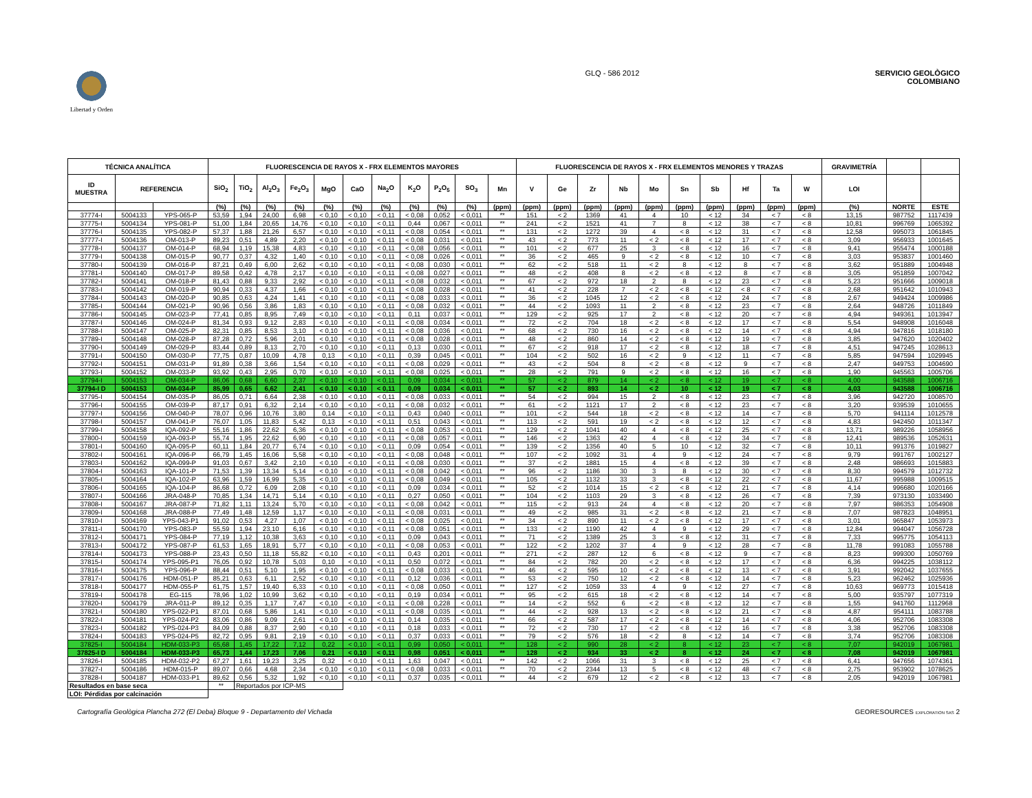Libertad y Orden
GLQ - 586 2012 SERVICIO GEOLÒGICO
COLOMBIANO
| TÉCNICA ANALÍTICA | | | FLUORESCENCIA DE RAYOS X - FRX ELEMENTOS MAYORES | | | | | | | | | | | FLUORESCENCIA DE RAYOS X - FRX ELEMENTOS MENORES Y TRAZAS | | | | | | | | | | GRAVIMETRÍA | | |
| --- | --- | --- | --- | --- | --- | --- | --- | --- | --- | --- | --- | --- | --- | --- | --- | --- | --- | --- | --- | --- | --- | --- | --- | --- | --- | --- |
| ID MUESTRA | REFERENCIA | | SiO<sub>2</sub> | TiO<sub>2</sub> | Al<sub>2</sub>O<sub>3</sub> | Fe<sub>2</sub>O<sub>3</sub> | MgO | CaO | Na<sub>2</sub>O | K<sub>2</sub>O | P<sub>2</sub>O<sub>5</sub> | SO<sub>3</sub> | Mn | V | Ge | Zr | Nb | Mo | Sn | Sb | Hf | Ta | W | LOI | | |
| | | | (%) | (%) | (%) | (%) | (%) | (%) | (%) | (%) | (%) | (%) | (ppm) | (ppm) | (ppm) | (ppm) | (ppm) | (ppm) | (ppm) | (ppm) | (ppm) | (ppm) | (ppm) | (%) | NORTE | ESTE |
| 37774-I | 5004133 | YPS-065-P | 53,59 | 1,94 | 24,00 | 6,98 | < 0,10 | < 0,10 | < 0,11 | < 0,08 | 0,052 | < 0,011 | ** | 151 | < 2 | 1369 | 41 | 4 | 10 | < 12 | 34 | < 7 | < 8 | 13,15 | 987752 | 1117439 |
| 37775-I | 5004134 | YPS-081-P | 51,00 | 1,84 | 20,65 | 14,76 | < 0,10 | < 0,10 | < 0,11 | 0,44 | 0,067 | < 0,011 | ** | 241 | < 2 | 1521 | 41 | 7 | 8 | < 12 | 38 | < 7 | < 8 | 10,81 | 996769 | 1065392 |
| 37776-I | 5004135 | YPS-082-P | 57,37 | 1,88 | 21,26 | 6,57 | < 0,10 | < 0,10 | < 0,11 | < 0,08 | 0,054 | < 0,011 | ** | 131 | < 2 | 1272 | 39 | 4 | < 8 | < 12 | 31 | < 7 | < 8 | 12,58 | 995073 | 1061845 |
| 37777-I | 5004136 | OM-013-P | 89,23 | 0,51 | 4,89 | 2,20 | < 0,10 | < 0,10 | < 0,11 | < 0,08 | 0,031 | < 0,011 | ** | 43 | < 2 | 773 | 11 | < 2 | < 8 | < 12 | 17 | < 7 | < 8 | 3,09 | 956933 | 1001645 |
| 37778-I | 5004137 | OM-014-P | 68,94 | 1,19 | 15,38 | 4,83 | < 0,10 | < 0,10 | < 0,11 | < 0,08 | 0,056 | < 0,011 | ** | 101 | < 2 | 677 | 25 | 3 | < 8 | < 12 | 16 | < 7 | < 8 | 9,41 | 955474 | 1000188 |
| 37779-I | 5004138 | OM-015-P | 90,77 | 0,37 | 4,32 | 1,40 | < 0,10 | < 0,10 | < 0,11 | < 0,08 | 0,026 | < 0,011 | ** | 36 | < 2 | 465 | 9 | < 2 | < 8 | < 12 | 10 | < 7 | < 8 | 3,03 | 953837 | 1001460 |
| 37780-I | 5004139 | OM-016-P | 87,21 | 0,49 | 6,00 | 2,62 | < 0,10 | < 0,10 | < 0,11 | < 0,08 | 0,030 | < 0,011 | ** | 62 | < 2 | 518 | 11 | < 2 | 8 | < 12 | 8 | < 7 | < 8 | 3,62 | 951889 | 1004948 |
| 37781-I | 5004140 | OM-017-P | 89,58 | 0,42 | 4,78 | 2,17 | < 0,10 | < 0,10 | < 0,11 | < 0,08 | 0,027 | < 0,011 | ** | 48 | < 2 | 408 | 8 | < 2 | < 8 | < 12 | 8 | < 7 | < 8 | 3,05 | 951859 | 1007042 |
| 37782-I | 5004141 | OM-018-P | 81,43 | 0,88 | 9,33 | 2,92 | < 0,10 | < 0,10 | < 0,11 | < 0,08 | 0,032 | < 0,011 | ** | 67 | < 2 | 972 | 18 | 2 | 8 | < 12 | 23 | < 7 | < 8 | 5,23 | 951666 | 1009018 |
| 37783-I | 5004142 | OM-019-P | 90,94 | 0,33 | 4,37 | 1,66 | < 0,10 | < 0,10 | < 0,11 | < 0,08 | 0,028 | < 0,011 | ** | 41 | < 2 | 228 | 7 | < 2 | < 8 | < 12 | < 8 | < 7 | < 8 | 2,68 | 951642 | 1010943 |
| 37784-I | 5004143 | OM-020-P | 90,85 | 0,63 | 4,24 | 1,41 | < 0,10 | < 0,10 | < 0,11 | < 0,08 | 0,033 | < 0,011 | ** | 36 | < 2 | 1045 | 12 | < 2 | < 8 | < 12 | 24 | < 7 | < 8 | 2,67 | 949424 | 1009986 |
| 37785-I | 5004144 | OM-021-P | 90,96 | 0,56 | 3,86 | 1,83 | < 0,10 | < 0,10 | < 0,11 | < 0,08 | 0,032 | < 0,011 | ** | 44 | < 2 | 1093 | 11 | 2 | < 8 | < 12 | 23 | < 7 | < 8 | 2,64 | 948726 | 1011849 |
| 37786-I | 5004145 | OM-023-P | 77,41 | 0,85 | 8,95 | 7,49 | < 0,10 | < 0,10 | < 0,11 | 0,11 | 0,037 | < 0,011 | ** | 129 | < 2 | 925 | 17 | 2 | < 8 | < 12 | 20 | < 7 | < 8 | 4,94 | 949361 | 1013947 |
| 37787-I | 5004146 | OM-024-P | 81,34 | 0,93 | 9,12 | 2,83 | < 0,10 | < 0,10 | < 0,11 | < 0,08 | 0,034 | < 0,011 | ** | 72 | < 2 | 704 | 18 | < 2 | < 8 | < 12 | 17 | < 7 | < 8 | 5,54 | 948908 | 1016048 |
| 37788-I | 5004147 | OM-025-P | 82,31 | 0,85 | 8,53 | 3,10 | < 0,10 | < 0,10 | < 0,11 | < 0,08 | 0,036 | < 0,011 | ** | 68 | < 2 | 730 | 16 | < 2 | < 8 | < 12 | 14 | < 7 | < 8 | 4,94 | 947816 | 1018180 |
| 37789-I | 5004148 | OM-028-P | 87,28 | 0,72 | 5,96 | 2,01 | < 0,10 | < 0,10 | < 0,11 | < 0,08 | 0,028 | < 0,011 | ** | 48 | < 2 | 860 | 14 | < 2 | < 8 | < 12 | 19 | < 7 | < 8 | 3,85 | 947620 | 1020402 |
| 37790-I | 5004149 | OM-029-P | 83,44 | 0,89 | 8,13 | 2,70 | < 0,10 | < 0,10 | < 0,11 | 0,13 | 0,030 | < 0,011 | ** | 67 | < 2 | 918 | 17 | < 2 | < 8 | < 12 | 18 | < 7 | < 8 | 4,51 | 947245 | 1028613 |
| 37791-I | 5004150 | OM-030-P | 77,75 | 0,87 | 10,09 | 4,78 | 0,13 | < 0,10 | < 0,11 | 0,39 | 0,045 | < 0,011 | ** | 104 | < 2 | 502 | 16 | < 2 | 9 | < 12 | 11 | < 7 | < 8 | 5,85 | 947594 | 1029945 |
| 37792-I | 5004151 | OM-031-P | 91,89 | 0,38 | 3,66 | 1,54 | < 0,10 | < 0,10 | < 0,11 | < 0,08 | 0,029 | < 0,011 | ** | 43 | < 2 | 504 | 8 | < 2 | < 8 | < 12 | 9 | < 7 | < 8 | 2,47 | 949753 | 1004690 |
| 37793-I | 5004152 | OM-033-P | 93,92 | 0,43 | 2,95 | 0,70 | < 0,10 | < 0,10 | < 0,11 | < 0,08 | 0,025 | < 0,011 | ** | 28 | < 2 | 791 | 9 | < 2 | < 8 | < 12 | 16 | < 7 | < 8 | 1,90 | 945563 | 1005706 |
| 37794-I | 5004153 | OM-034-P | 86,06 | 0,68 | 6,60 | 2,37 | < 0,10 | < 0,10 | < 0,11 | 0,09 | 0,034 | < 0,011 | ** | 57 | < 2 | 879 | 14 | < 2 | < 8 | < 12 | 19 | < 7 | < 8 | 4,00 | 943588 | 1006716 |
| 37794-I D | 5004153 | OM-034-P | 85,99 | 0,65 | 6,62 | 2,41 | < 0,10 | < 0,10 | < 0,11 | 0,09 | 0,034 | < 0,011 | ** | 57 | < 2 | 893 | 14 | < 2 | 10 | < 12 | 19 | < 7 | < 8 | 4,03 | 943588 | 1006716 |
| 37795-I | 5004154 | OM-035-P | 86,05 | 0,71 | 6,64 | 2,38 | < 0,10 | < 0,10 | < 0,11 | < 0,08 | 0,033 | < 0,011 | ** | 54 | < 2 | 994 | 15 | 2 | < 8 | < 12 | 23 | < 7 | < 8 | 3,96 | 942720 | 1008570 |
| 37796-I | 5004155 | OM-039-P | 87,17 | 0,91 | 6,32 | 2,14 | < 0,10 | < 0,10 | < 0,11 | < 0,08 | 0,032 | < 0,011 | ** | 61 | < 2 | 1121 | 17 | 2 | < 8 | < 12 | 23 | < 7 | < 8 | 3,20 | 939539 | 1010655 |
| 37797-I | 5004156 | OM-040-P | 78,07 | 0,96 | 10,76 | 3,80 | 0,14 | < 0,10 | < 0,11 | 0,43 | 0,040 | < 0,011 | ** | 101 | < 2 | 544 | 18 | < 2 | < 8 | < 12 | 14 | < 7 | < 8 | 5,70 | 941114 | 1012578 |
| 37798-I | 5004157 | OM-041-P | 76,07 | 1,05 | 11,83 | 5,42 | 0,13 | < 0,10 | < 0,11 | 0,51 | 0,043 | < 0,011 | ** | 113 | < 2 | 591 | 19 | < 2 | < 8 | < 12 | 12 | < 7 | < 8 | 4,83 | 942450 | 1011347 |
| 37799-I | 5004158 | IQA-092-P | 55,16 | 1,86 | 22,62 | 6,36 | < 0,10 | < 0,10 | < 0,11 | < 0,08 | 0,053 | < 0,011 | ** | 129 | < 2 | 1041 | 40 | 4 | < 8 | < 12 | 25 | < 7 | < 8 | 13,71 | 989226 | 1058956 |
| 37800-I | 5004159 | IQA-093-P | 55,74 | 1,95 | 22,62 | 6,90 | < 0,10 | < 0,10 | < 0,11 | < 0,08 | 0,057 | < 0,011 | ** | 146 | < 2 | 1363 | 42 | 4 | < 8 | < 12 | 34 | < 7 | < 8 | 12,41 | 989536 | 1052631 |
| 37801-I | 5004160 | IQA-095-P | 60,11 | 1,84 | 20,77 | 6,74 | < 0,10 | < 0,10 | < 0,11 | 0,09 | 0,054 | < 0,011 | ** | 139 | < 2 | 1356 | 40 | 5 | 10 | < 12 | 32 | < 7 | < 8 | 10,11 | 991376 | 1019827 |
| 37802-I | 5004161 | IQA-096-P | 66,79 | 1,45 | 16,06 | 5,58 | < 0,10 | < 0,10 | < 0,11 | < 0,08 | 0,048 | < 0,011 | ** | 107 | < 2 | 1092 | 31 | 4 | 9 | < 12 | 24 | < 7 | < 8 | 9,79 | 991767 | 1002127 |
| 37803-I | 5004162 | IQA-099-P | 91,03 | 0,67 | 3,42 | 2,10 | < 0,10 | < 0,10 | < 0,11 | < 0,08 | 0,030 | < 0,011 | ** | 37 | < 2 | 1881 | 15 | 4 | < 8 | < 12 | 39 | < 7 | < 8 | 2,48 | 986693 | 1015883 |
| 37804-I | 5004163 | IQA-101-P | 71,53 | 1,39 | 13,34 | 5,14 | < 0,10 | < 0,10 | < 0,11 | < 0,08 | 0,042 | < 0,011 | ** | 96 | < 2 | 1186 | 30 | 3 | 8 | < 12 | 30 | < 7 | < 8 | 8,30 | 994579 | 1012732 |
| 37805-I | 5004164 | IQA-102-P | 63,96 | 1,59 | 16,99 | 5,35 | < 0,10 | < 0,10 | < 0,11 | < 0,08 | 0,049 | < 0,011 | ** | 105 | < 2 | 1132 | 33 | 3 | < 8 | < 12 | 22 | < 7 | < 8 | 11,67 | 995988 | 1009515 |
| 37806-I | 5004165 | IQA-104-P | 86,68 | 0,72 | 6,09 | 2,08 | < 0,10 | < 0,10 | < 0,11 | 0,09 | 0,034 | < 0,011 | ** | 52 | < 2 | 1014 | 15 | < 2 | < 8 | < 12 | 21 | < 7 | < 8 | 4,14 | 996680 | 1020166 |
| 37807-I | 5004166 | JRA-048-P | 70,85 | 1,34 | 14,71 | 5,14 | < 0,10 | < 0,10 | < 0,11 | 0,27 | 0,050 | < 0,011 | ** | 104 | < 2 | 1103 | 29 | 3 | < 8 | < 12 | 26 | < 7 | < 8 | 7,39 | 973130 | 1033490 |
| 37808-I | 5004167 | JRA-087-P | 71,82 | 1,11 | 13,24 | 5,70 | < 0,10 | < 0,10 | < 0,11 | < 0,08 | 0,042 | < 0,011 | ** | 115 | < 2 | 913 | 24 | 4 | < 8 | < 12 | 20 | < 7 | < 8 | 7,97 | 986353 | 1054908 |
| 37809-I | 5004168 | JRA-088-P | 77,49 | 1,48 | 12,59 | 1,17 | < 0,10 | < 0,10 | < 0,11 | < 0,08 | 0,031 | < 0,011 | ** | 49 | < 2 | 985 | 31 | < 2 | < 8 | < 12 | 21 | < 7 | < 8 | 7,07 | 987823 | 1048951 |
| 37810-I | 5004169 | YPS-043-P1 | 91,02 | 0,53 | 4,27 | 1,07 | < 0,10 | < 0,10 | < 0,11 | < 0,08 | 0,025 | < 0,011 | ** | 34 | < 2 | 890 | 11 | < 2 | < 8 | < 12 | 17 | < 7 | < 8 | 3,01 | 965847 | 1053973 |
| 37811-I | 5004170 | YPS-083-P | 55,59 | 1,94 | 23,10 | 6,16 | < 0,10 | < 0,10 | < 0,11 | < 0,08 | 0,051 | < 0,011 | ** | 133 | < 2 | 1190 | 42 | 4 | 9 | < 12 | 29 | < 7 | < 8 | 12,84 | 994047 | 1056728 |
| 37812-I | 5004171 | YPS-084-P | 77,19 | 1,12 | 10,38 | 3,63 | < 0,10 | < 0,10 | < 0,11 | 0,09 | 0,043 | < 0,011 | ** | 71 | < 2 | 1389 | 25 | 3 | < 8 | < 12 | 31 | < 7 | < 8 | 7,33 | 995775 | 1054113 |
| 37813-I | 5004172 | YPS-087-P | 61,53 | 1,65 | 18,91 | 5,77 | < 0,10 | < 0,10 | < 0,11 | < 0,08 | 0,053 | < 0,011 | ** | 122 | < 2 | 1202 | 37 | 4 | 9 | < 12 | 28 | < 7 | < 8 | 11,78 | 991083 | 1055788 |
| 37814-I | 5004173 | YPS-088-P | 23,43 | 0,50 | 11,18 | 55,82 | < 0,10 | < 0,10 | < 0,11 | 0,43 | 0,201 | < 0,011 | ** | 271 | < 2 | 287 | 12 | 6 | < 8 | < 12 | 9 | < 7 | < 8 | 8,23 | 999300 | 1050769 |
| 37815-I | 5004174 | YPS-095-P1 | 76,05 | 0,92 | 10,78 | 5,03 | 0,10 | < 0,10 | < 0,11 | 0,50 | 0,072 | < 0,011 | ** | 84 | < 2 | 782 | 20 | < 2 | < 8 | < 12 | 17 | < 7 | < 8 | 6,36 | 994225 | 1038112 |
| 37816-I | 5004175 | YPS-096-P | 88,44 | 0,51 | 5,10 | 1,95 | < 0,10 | < 0,10 | < 0,11 | < 0,08 | 0,033 | < 0,011 | ** | 46 | < 2 | 595 | 10 | < 2 | < 8 | < 12 | 13 | < 7 | < 8 | 3,91 | 992042 | 1037655 |
| 37817-I | 5004176 | HDM-051-P | 85,21 | 0,63 | 6,11 | 2,52 | < 0,10 | < 0,10 | < 0,11 | 0,12 | 0,036 | < 0,011 | ** | 53 | < 2 | 750 | 12 | < 2 | < 8 | < 12 | 14 | < 7 | < 8 | 5,23 | 962462 | 1025936 |
| 37818-I | 5004177 | HDM-055-P | 61,75 | 1,57 | 19,40 | 6,33 | < 0,10 | < 0,10 | < 0,11 | < 0,08 | 0,050 | < 0,011 | ** | 127 | < 2 | 1059 | 33 | 4 | 9 | < 12 | 27 | < 7 | < 8 | 10,63 | 969773 | 1015418 |
| 37819-I | 5004178 | EG-115 | 78,96 | 1,02 | 10,99 | 3,62 | < 0,10 | < 0,10 | < 0,11 | 0,19 | 0,034 | < 0,011 | ** | 95 | < 2 | 615 | 18 | < 2 | < 8 | < 12 | 14 | < 7 | < 8 | 5,00 | 935797 | 1077319 |
| 37820-I | 5004179 | JRA-011-P | 89,12 | 0,35 | 1,17 | 7,47 | < 0,10 | < 0,10 | < 0,11 | < 0,08 | 0,228 | < 0,011 | ** | 14 | < 2 | 552 | 6 | < 2 | < 8 | < 12 | 12 | < 7 | < 8 | 1,55 | 941760 | 1112968 |
| 37821-I | 5004180 | YPS-022-P1 | 87,01 | 0,68 | 5,86 | 1,41 | < 0,10 | < 0,10 | < 0,11 | < 0,08 | 0,035 | < 0,011 | ** | 44 | < 2 | 928 | 13 | < 2 | < 8 | < 12 | 21 | < 7 | < 8 | 4,87 | 954111 | 1083788 |
| 37822-I | 5004181 | YPS-024-P2 | 83,06 | 0,86 | 9,09 | 2,61 | < 0,10 | < 0,10 | < 0,11 | 0,14 | 0,035 | < 0,011 | ** | 66 | < 2 | 587 | 17 | < 2 | < 8 | < 12 | 14 | < 7 | < 8 | 4,06 | 952706 | 1083308 |
| 37823-I | 5004182 | YPS-024-P3 | 84,09 | 0,88 | 8,37 | 2,90 | < 0,10 | < 0,10 | < 0,11 | 0,18 | 0,033 | < 0,011 | ** | 72 | < 2 | 730 | 17 | < 2 | < 8 | < 12 | 16 | < 7 | < 8 | 3,38 | 952706 | 1083308 |
| 37824-I | 5004183 | YPS-024-P5 | 82,72 | 0,95 | 9,81 | 2,19 | < 0,10 | < 0,10 | < 0,11 | 0,37 | 0,033 | < 0,011 | ** | 79 | < 2 | 576 | 18 | < 2 | 8 | < 12 | 14 | < 7 | < 8 | 3,74 | 952706 | 1083308 |
| 37825-I | 5004184 | HDM-033-P3 | 65,68 | 1,45 | 17,22 | 7,12 | 0,22 | < 0,10 | < 0,11 | 0,99 | 0,050 | < 0,011 | ** | 128 | < 2 | 990 | 28 | < 2 | 8 | < 12 | 23 | < 7 | < 8 | 7,07 | 942019 | 1067981 |
| 37825-I D | 5004184 | HDM-033-P3 | 65,73 | 1,44 | 17,23 | 7,06 | 0,21 | < 0,10 | < 0,11 | 0,98 | 0,051 | < 0,011 | ** | 128 | < 2 | 934 | 33 | < 2 | 8 | < 12 | 24 | < 7 | < 8 | 7,08 | 942019 | 1067981 |
| 37826-I | 5004185 | HDM-032-P2 | 67,27 | 1,61 | 19,23 | 3,25 | 0,32 | < 0,10 | < 0,11 | 1,63 | 0,047 | < 0,011 | ** | 142 | < 2 | 1066 | 31 | 3 | < 8 | < 12 | 25 | < 7 | < 8 | 6,41 | 947656 | 1074361 |
| 37827-I | 5004186 | HDM-015-P | 89,07 | 0,66 | 4,68 | 2,34 | < 0,10 | < 0,10 | < 0,11 | < 0,08 | 0,033 | < 0,011 | ** | 70 | < 2 | 2344 | 13 | 5 | < 8 | < 12 | 48 | < 7 | < 8 | 2,75 | 953902 | 1078625 |
| 37828-I | 5004187 | HDM-033-P1 | 89,62 | 0,56 | 5,32 | 1,92 | < 0,10 | < 0,10 | < 0,11 | 0,37 | 0,035 | < 0,011 | ** | 44 | < 2 | 679 | 12 | < 2 | < 8 | < 12 | 13 | < 7 | < 8 | 2,05 | 942019 | 1067981 |
| Resultados en base seca | | | ** | Reportados por ICP-MS | | | | | | | | | | | | | | | | | | | | | | |
| LOI: Pérdidas por calcinación | | | | | | | | | | | | | | | | | | | | | | | | | | |
Cartografía Geològica Plancha 272 (El Deba) Bloque 9 - Departamento del Vichada
GEORESOURCES EXPLORATION SAS 2